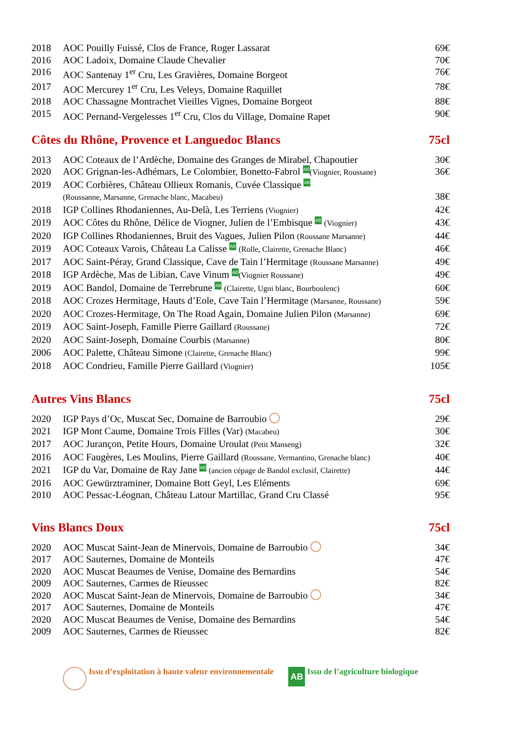| 2018 | AOC Pouilly Fuissé, Clos de France, Roger Lassarat | 69€ |
| 2016 | AOC Ladoix, Domaine Claude Chevalier | 70€ |
| 2016 | AOC Santenay 1<sup>er</sup> Cru, Les Gravières, Domaine Borgeot | 76€ |
| 2017 | AOC Mercurey 1<sup>er</sup> Cru, Les Veleys, Domaine Raquillet | 78€ |
| 2018 | AOC Chassagne Montrachet Vieilles Vignes, Domaine Borgeot | 88€ |
| 2015 | AOC Pernand-Vergelesses 1<sup>er</sup> Cru, Clos du Village, Domaine Rapet | 90€ |
Côtes du Rhône, Provence et Languedoc Blancs 75cl
| 2013 | AOC Coteaux de l’Ardèche, Domaine des Granges de Mirabel, Chapoutier | 30€ |
| 2020 | AOC Grignan-les-Adhémars, Le Colombier, Bonetto-Fabrol AB (Viognier, Roussane) | 36€ |
| 2019 | AOC Corbières, Château Ollieux Romanis, Cuvée Classique AB (Roussanne, Marsanne, Grenache blanc, Macabeu) | 38€ |
| 2018 | IGP Collines Rhodaniennes, Au-Delà, Les Terriens (Viognier) | 42€ |
| 2019 | AOC Côtes du Rhône, Délice de Viogner, Julien de l’Embisque AB (Viognier) | 43€ |
| 2020 | IGP Collines Rhodaniennes, Bruit des Vagues, Julien Pilon (Roussane Marsanne) | 44€ |
| 2019 | AOC Coteaux Varois, Château La Calisse AB (Rolle, Clairette, Grenache Blanc) | 46€ |
| 2017 | AOC Saint-Péray, Grand Classique, Cave de Tain l’Hermitage (Roussane Marsanne) | 49€ |
| 2018 | IGP Ardèche, Mas de Libian, Cave Vinum AB (Viognier Roussane) | 49€ |
| 2019 | AOC Bandol, Domaine de Terrebrune AB (Clairette, Ugni blanc, Bourboulenc) | 60€ |
| 2018 | AOC Crozes Hermitage, Hauts d’Eole, Cave Tain l’Hermitage (Marsanne, Roussane) | 59€ |
| 2020 | AOC Crozes-Hermitage, On The Road Again, Domaine Julien Pilon (Marsanne) | 69€ |
| 2019 | AOC Saint-Joseph, Famille Pierre Gaillard (Roussane) | 72€ |
| 2020 | AOC Saint-Joseph, Domaine Courbis (Marsanne) | 80€ |
| 2006 | AOC Palette, Château Simone (Clairette, Grenache Blanc) | 99€ |
| 2018 | AOC Condrieu, Famille Pierre Gaillard (Viognier) | 105€ |
Autres Vins Blancs 75cl
| 2020 | IGP Pays d’Oc, Muscat Sec, Domaine de Barroubio | 29€ |
| 2021 | IGP Mont Caume, Domaine Trois Filles (Var) (Macabeu) | 30€ |
| 2017 | AOC Jurançon, Petite Hours, Domaine Uroulat (Petit Manseng) | 32€ |
| 2016 | AOC Faugères, Les Moulins, Pierre Gaillard (Roussane, Vermantino, Grenache blanc) | 40€ |
| 2021 | IGP du Var, Domaine de Ray Jane AB (ancien cépage de Bandol exclusif, Clairette) | 44€ |
| 2016 | AOC Gewürztraminer, Domaine Bott Geyl, Les Eléments | 69€ |
| 2010 | AOC Pessac-Léognan, Château Latour Martillac, Grand Cru Classé | 95€ |
Vins Blancs Doux 75cl
| 2020 | AOC Muscat Saint-Jean de Minervois, Domaine de Barroubio | 34€ |
| 2017 | AOC Sauternes, Domaine de Monteils | 47€ |
| 2020 | AOC Muscat Beaumes de Venise, Domaine des Bernardins | 54€ |
| 2009 | AOC Sauternes, Carmes de Rieussec | 82€ |
| 2020 | AOC Muscat Saint-Jean de Minervois, Domaine de Barroubio | 34€ |
| 2017 | AOC Sauternes, Domaine de Monteils | 47€ |
| 2020 | AOC Muscat Beaumes de Venise, Domaine des Bernardins | 54€ |
| 2009 | AOC Sauternes, Carmes de Rieussec | 82€ |
Issu d’exploitation à haute valeur environnementale AB Issu de l’agriculture biologique